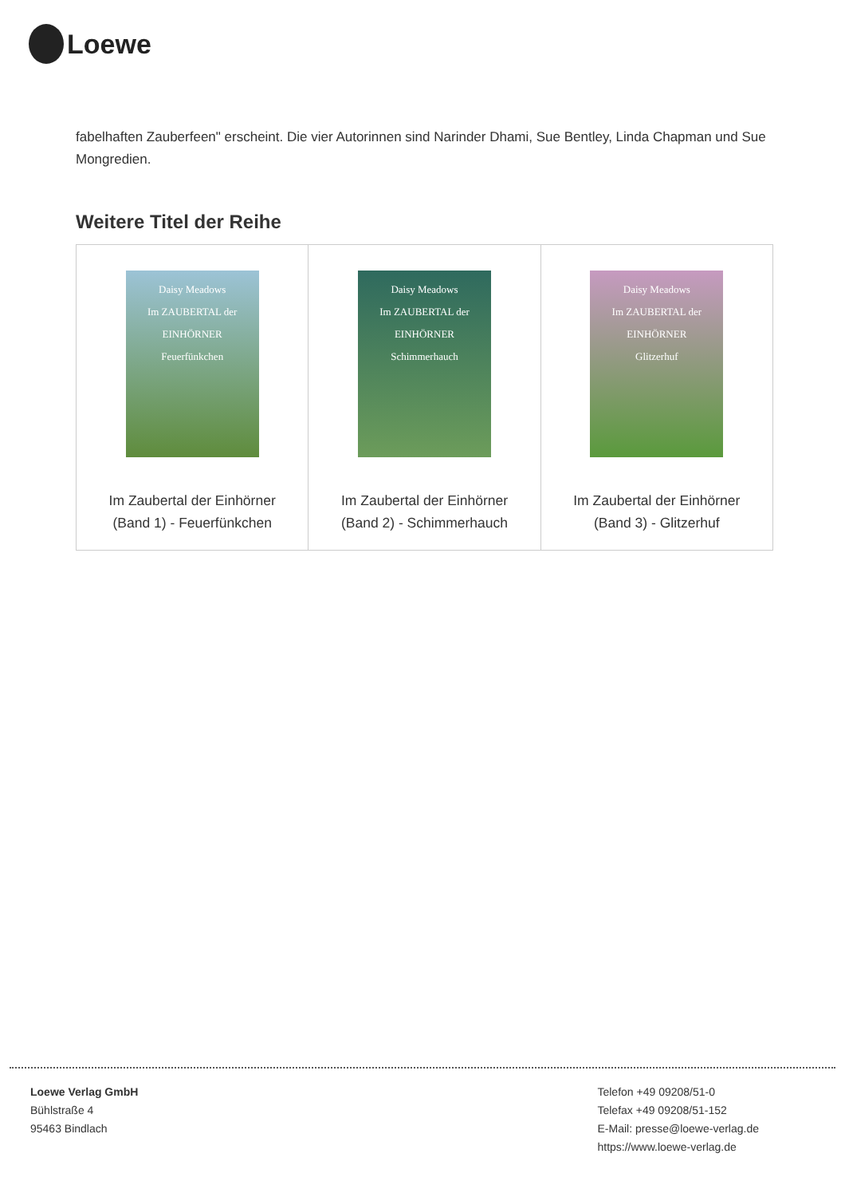Loewe
fabelhaften Zauberfeen" erscheint. Die vier Autorinnen sind Narinder Dhami, Sue Bentley, Linda Chapman und Sue Mongredien.
Weitere Titel der Reihe
| Daisy Meadows Im ZAUBERTAL der EINHÖRNER Feuerfünkchen Im Zaubertal der Einhörner (Band 1) - Feuerfünkchen | Daisy Meadows Im ZAUBERTAL der EINHÖRNER Schimmerhauch Im Zaubertal der Einhörner (Band 2) - Schimmerhauch | Daisy Meadows Im ZAUBERTAL der EINHÖRNER Glitzerhuf Im Zaubertal der Einhörner (Band 3) - Glitzerhuf |
Loewe Verlag GmbH
Bühlstraße 4
95463 Bindlach
Telefon +49 09208/51-0
Telefax +49 09208/51-152
E-Mail: presse@loewe-verlag.de
https://www.loewe-verlag.de